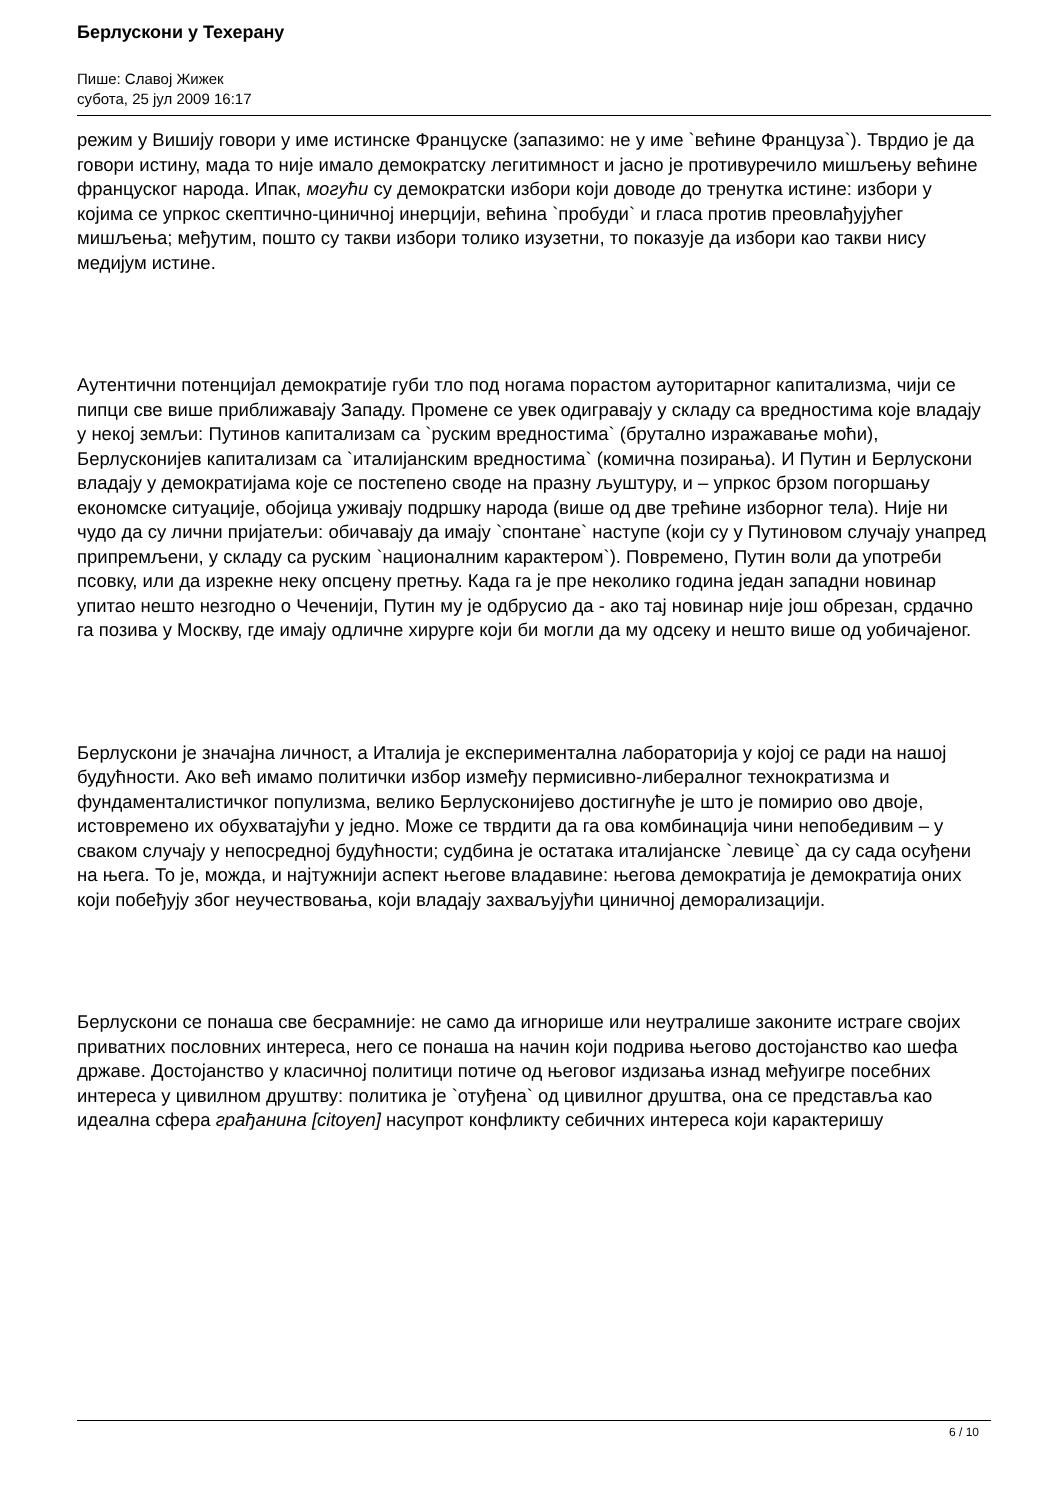Берлускони у Техерану
Пише: Славој Жижек
субота, 25 јул 2009 16:17
режим у Вишију говори у име истинске Француске (запазимо: не у име `већине Француза`). Тврдио је да говори истину, мада то није имало демократску легитимност и јасно је противуречило мишљењу већине француског народа. Ипак, могући су демократски избори који доводе до тренутка истине: избори у којима се упркос скептично-циничној инерцији, већина `пробуди` и гласа против преовлађујућег мишљења; међутим, пошто су такви избори толико изузетни, то показује да избори као такви нису медијум истине.
Аутентични потенцијал демократије губи тло под ногама порастом ауторитарног капитализма, чији се пипци све више приближавају Западу. Промене се увек одигравају у складу са вредностима које владају у некој земљи: Путинов капитализам са `руским вредностима` (брутално изражавање моћи), Берлусконијев капитализам са `италијанским вредностима` (комична позирања). И Путин и Берлускони владају у демократијама које се постепено своде на празну љуштуру, и – упркос брзом погоршању економске ситуације, обојица уживају подршку народа (више од две трећине изборног тела). Није ни чудо да су лични пријатељи: обичавају да имају `спонтане` наступе (који су у Путиновом случају унапред припремљени, у складу са руским `националним карактером`). Повремено, Путин воли да употреби псовку, или да изрекне неку опсцену претњу. Када га је пре неколико година један западни новинар упитао нешто незгодно о Чеченији, Путин му је одбрусио да - ако тај новинар није још обрезан, срдачно га позива у Москву, где имају одличне хирурге који би могли да му одсеку и нешто више од уобичајеног.
Берлускони је значајна личност, а Италија је експериментална лабораторија у којој се ради на нашој будућности. Ако већ имамо политички избор између пермисивно-либералног технократизма и фундаменталистичког популизма, велико Берлусконијево достигнуће је што је помирио ово двоје, истовремено их обухватајући у једно. Може се тврдити да га ова комбинација чини непобедивим – у сваком случају у непосредној будућности; судбина је остатака италијанске `левице` да су сада осуђени на њега. То је, можда, и најтужнији аспект његове владавине: његова демократија је демократија оних који побеђују због неучествовања, који владају захваљујући циничној деморализацији.
Берлускони се понаша све бесрамније: не само да игнорише или неутралише законите истраге својих приватних пословних интереса, него се понаша на начин који подрива његово достојанство као шефа државе. Достојанство у класичној политици потиче од његовог издизања изнад међуигре посебних интереса у цивилном друштву: политика је `отуђена` од цивилног друштва, она се представља као идеална сфера грађанина [citoyen] насупрот конфликту себичних интереса који карактеришу
6 / 10